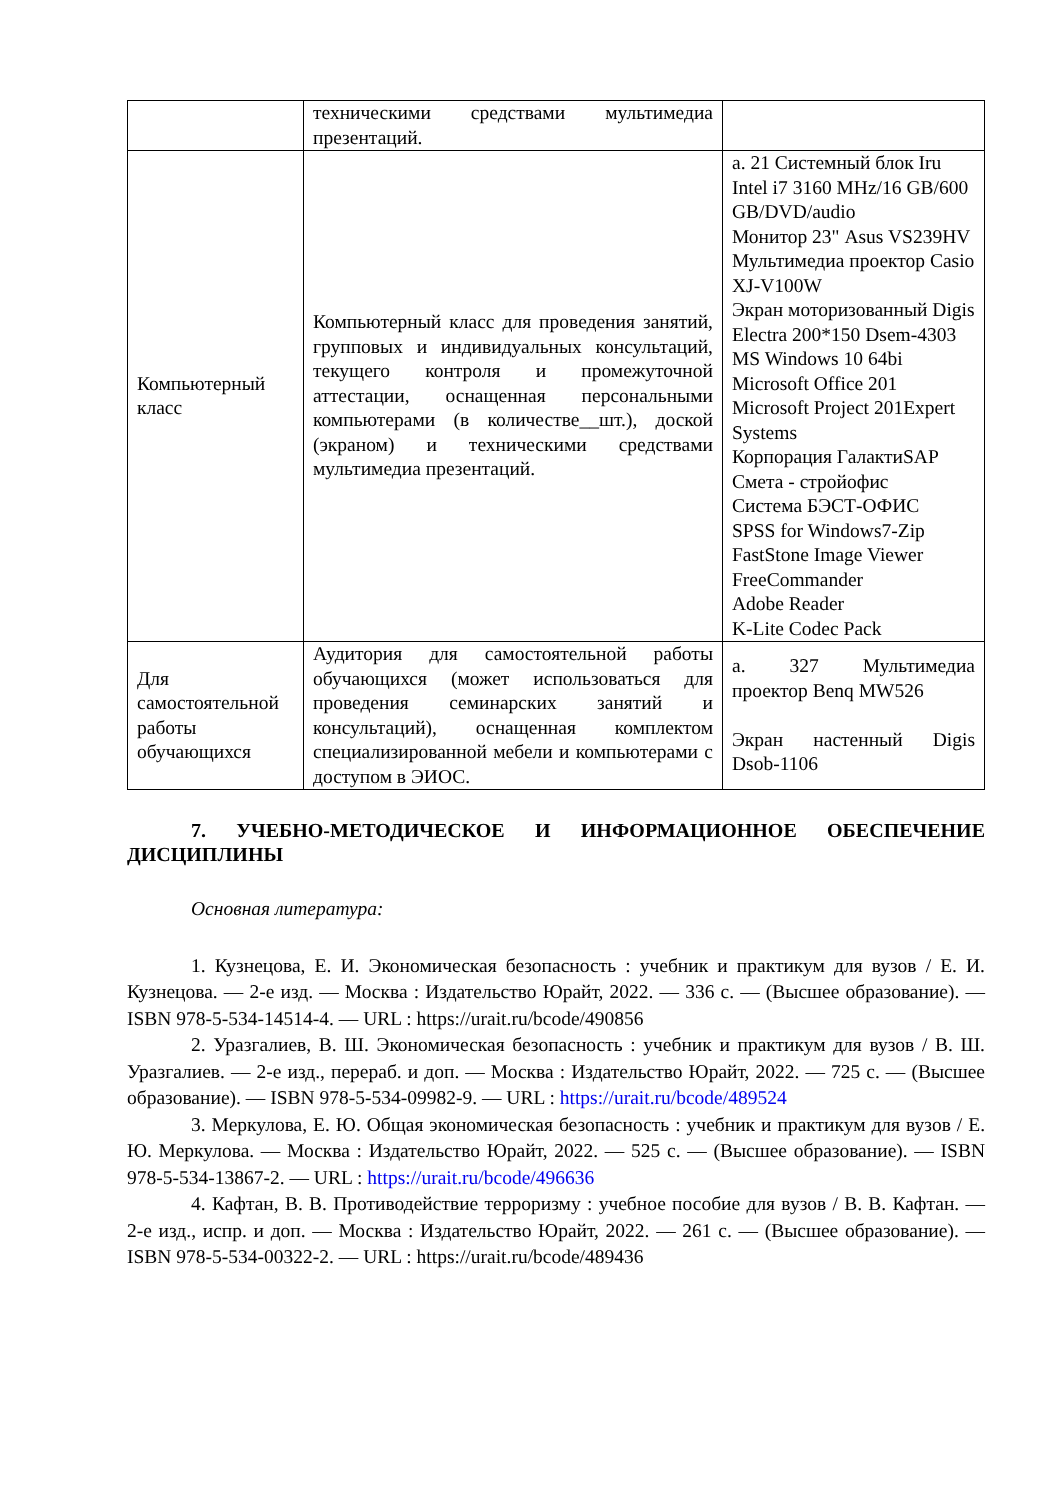| | техническими средствами мультимедиа презентаций. | |
| Компьютерный класс | Компьютерный класс для проведения занятий, групповых и индивидуальных консультаций, текущего контроля и промежуточной аттестации, оснащенная персональными компьютерами (в количестве__шт.), доской (экраном) и техническими средствами мультимедиа презентаций. | а. 21 Системный блок Iru Intel i7 3160 MHz/16 GB/600 GB/DVD/audio Монитор 23" Asus VS239HV Мультимедиа проектор Casio XJ-V100W Экран моторизованный Digis Electra 200*150 Dsem-4303 MS Windows 10 64bi Microsoft Office 201 Microsoft Project 201Expert Systems Корпорация ГалактиSAP Смета - стройофис Система БЭСТ-ОФИС SPSS for Windows7-Zip FastStone Image Viewer FreeCommander Adobe Reader K-Lite Codec Pack |
| Для самостоятельной работы обучающихся | Аудитория для самостоятельной работы обучающихся (может использоваться для проведения семинарских занятий и консультаций), оснащенная комплектом специализированной мебели и компьютерами с доступом в ЭИОС. | а. 327 Мультимедиа проектор Benq MW526 Экран настенный Digis Dsob-1106 |
7. УЧЕБНО-МЕТОДИЧЕСКОЕ И ИНФОРМАЦИОННОЕ ОБЕСПЕЧЕНИЕ ДИСЦИПЛИНЫ
Основная литература:
1. Кузнецова, Е. И. Экономическая безопасность : учебник и практикум для вузов / Е. И. Кузнецова. — 2-е изд. — Москва : Издательство Юрайт, 2022. — 336 с. — (Высшее образование). — ISBN 978-5-534-14514-4. — URL : https://urait.ru/bcode/490856
2. Уразгалиев, В. Ш. Экономическая безопасность : учебник и практикум для вузов / В. Ш. Уразгалиев. — 2-е изд., перераб. и доп. — Москва : Издательство Юрайт, 2022. — 725 с. — (Высшее образование). — ISBN 978-5-534-09982-9. — URL : https://urait.ru/bcode/489524
3. Меркулова, Е. Ю. Общая экономическая безопасность : учебник и практикум для вузов / Е. Ю. Меркулова. — Москва : Издательство Юрайт, 2022. — 525 с. — (Высшее образование). — ISBN 978-5-534-13867-2. — URL : https://urait.ru/bcode/496636
4. Кафтан, В. В. Противодействие терроризму : учебное пособие для вузов / В. В. Кафтан. — 2-е изд., испр. и доп. — Москва : Издательство Юрайт, 2022. — 261 с. — (Высшее образование). — ISBN 978-5-534-00322-2. — URL : https://urait.ru/bcode/489436